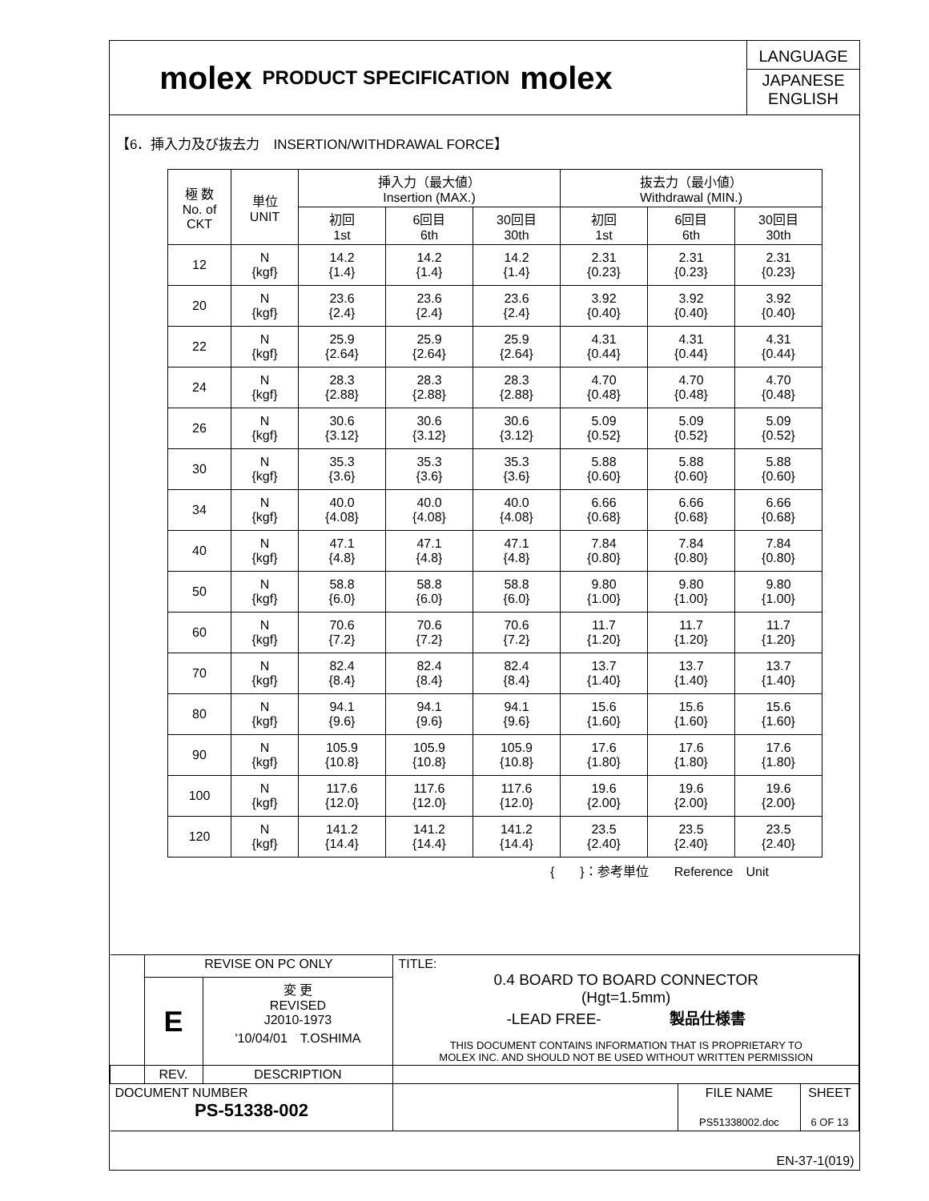molex
PRODUCT SPECIFICATION
molex
LANGUAGE
JAPANESE
ENGLISH
【6．挿入力及び抜去力　INSERTION/WITHDRAWAL FORCE】
| 極 数 No. of CKT | 単位 UNIT | 挿入力（最大値） Insertion (MAX.) | | | 抜去力（最小値） Withdrawal (MIN.) | | |
| --- | --- | --- | --- | --- | --- | --- | --- |
| | | 初回 1st | 6回目 6th | 30回目 30th | 初回 1st | 6回目 6th | 30回目 30th |
| 12 | N {kgf} | 14.2 {1.4} | 14.2 {1.4} | 14.2 {1.4} | 2.31 {0.23} | 2.31 {0.23} | 2.31 {0.23} |
| 20 | N {kgf} | 23.6 {2.4} | 23.6 {2.4} | 23.6 {2.4} | 3.92 {0.40} | 3.92 {0.40} | 3.92 {0.40} |
| 22 | N {kgf} | 25.9 {2.64} | 25.9 {2.64} | 25.9 {2.64} | 4.31 {0.44} | 4.31 {0.44} | 4.31 {0.44} |
| 24 | N {kgf} | 28.3 {2.88} | 28.3 {2.88} | 28.3 {2.88} | 4.70 {0.48} | 4.70 {0.48} | 4.70 {0.48} |
| 26 | N {kgf} | 30.6 {3.12} | 30.6 {3.12} | 30.6 {3.12} | 5.09 {0.52} | 5.09 {0.52} | 5.09 {0.52} |
| 30 | N {kgf} | 35.3 {3.6} | 35.3 {3.6} | 35.3 {3.6} | 5.88 {0.60} | 5.88 {0.60} | 5.88 {0.60} |
| 34 | N {kgf} | 40.0 {4.08} | 40.0 {4.08} | 40.0 {4.08} | 6.66 {0.68} | 6.66 {0.68} | 6.66 {0.68} |
| 40 | N {kgf} | 47.1 {4.8} | 47.1 {4.8} | 47.1 {4.8} | 7.84 {0.80} | 7.84 {0.80} | 7.84 {0.80} |
| 50 | N {kgf} | 58.8 {6.0} | 58.8 {6.0} | 58.8 {6.0} | 9.80 {1.00} | 9.80 {1.00} | 9.80 {1.00} |
| 60 | N {kgf} | 70.6 {7.2} | 70.6 {7.2} | 70.6 {7.2} | 11.7 {1.20} | 11.7 {1.20} | 11.7 {1.20} |
| 70 | N {kgf} | 82.4 {8.4} | 82.4 {8.4} | 82.4 {8.4} | 13.7 {1.40} | 13.7 {1.40} | 13.7 {1.40} |
| 80 | N {kgf} | 94.1 {9.6} | 94.1 {9.6} | 94.1 {9.6} | 15.6 {1.60} | 15.6 {1.60} | 15.6 {1.60} |
| 90 | N {kgf} | 105.9 {10.8} | 105.9 {10.8} | 105.9 {10.8} | 17.6 {1.80} | 17.6 {1.80} | 17.6 {1.80} |
| 100 | N {kgf} | 117.6 {12.0} | 117.6 {12.0} | 117.6 {12.0} | 19.6 {2.00} | 19.6 {2.00} | 19.6 {2.00} |
| 120 | N {kgf} | 141.2 {14.4} | 141.2 {14.4} | 141.2 {14.4} | 23.5 {2.40} | 23.5 {2.40} | 23.5 {2.40} |
{　　}：参考単位　　Reference　Unit
| | REVISE ON PC ONLY | | TITLE: 0.4 BOARD TO BOARD CONNECTOR (Hgt=1.5mm) -LEAD FREE- 製品仕様書 THIS DOCUMENT CONTAINS INFORMATION THAT IS PROPRIETARY TO MOLEX INC. AND SHOULD NOT BE USED WITHOUT WRITTEN PERMISSION | | |
| | E | 変 更 REVISED J2010-1973 '10/04/01 T.OSHIMA | | | |
| | REV. | DESCRIPTION | | | |
| DOCUMENT NUMBER PS-51338-002 | | | | FILE NAME PS51338002.doc | SHEET 6 OF 13 |
| EN-37-1(019) | | | | | |